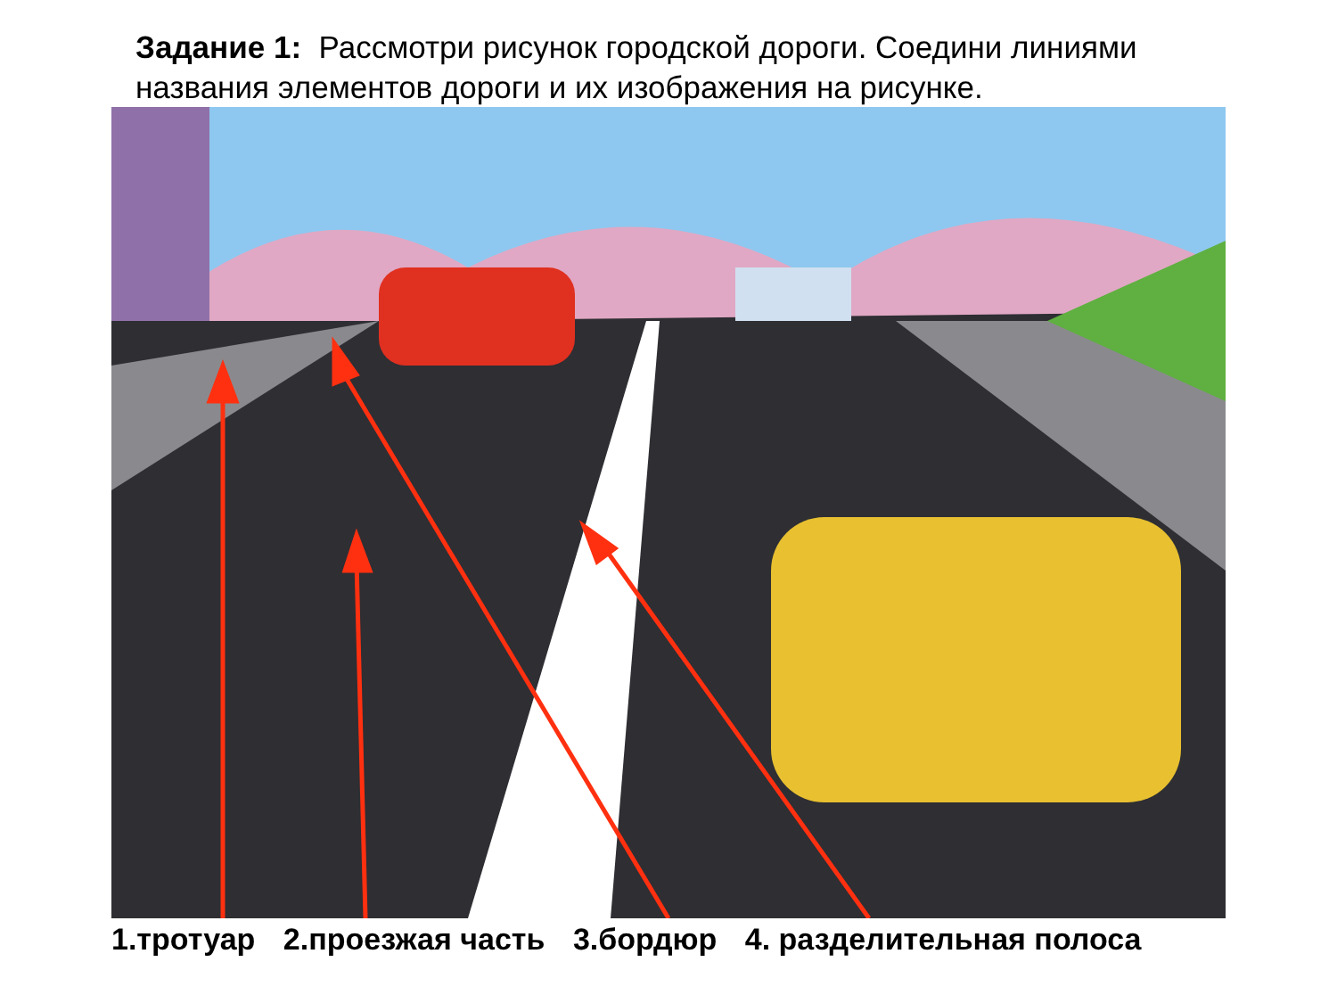Задание 1: Рассмотри рисунок городской дороги. Соедини линиями названия элементов дороги и их изображения на рисунке.
1.тротуар 2.проезжая часть 3.бордюр 4. разделительная полоса